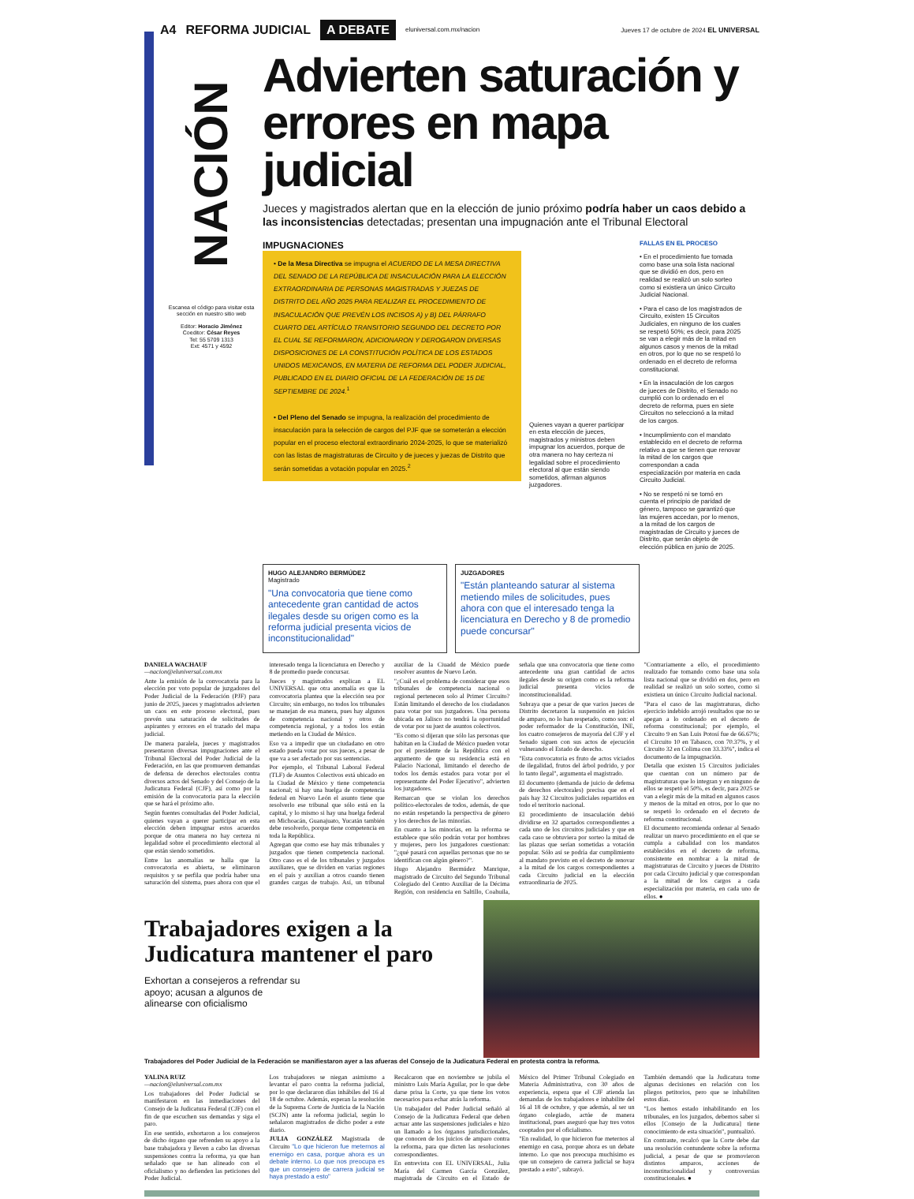A4 REFORMA JUDICIAL A DEBATE eluniversal.com.mx/nacion Jueves 17 de octubre de 2024 EL UNIVERSAL
NACIÓN
Escanea el código para visitar esta sección en nuestro sitio web
Editor: Horacio Jiménez
Coeditor: César Reyes
Tel: 55 5709 1313
Ext: 4571 y 4592
Advierten saturación y errores en mapa judicial
Jueces y magistrados alertan que en la elección de junio próximo podría haber un caos debido a las inconsistencias detectadas; presentan una impugnación ante el Tribunal Electoral
IMPUGNACIONES
• De la Mesa Directiva se impugna el ACUERDO DE LA MESA DIRECTIVA DEL SENADO DE LA REPÚBLICA DE INSACULACIÓN PARA LA ELECCIÓN EXTRAORDINARIA DE PERSONAS MAGISTRADAS Y JUEZAS DE DISTRITO DEL AÑO 2025 PARA REALIZAR EL PROCEDIMIENTO DE INSACULACIÓN QUE PREVÉN LOS INCISOS A) y B) DEL PÁRRAFO CUARTO DEL ARTÍCULO TRANSITORIO SEGUNDO DEL DECRETO POR EL CUAL SE REFORMARON, ADICIONARON Y DEROGARON DIVERSAS DISPOSICIONES DE LA CONSTITUCIÓN POLÍTICA DE LOS ESTADOS UNIDOS MEXICANOS, EN MATERIA DE REFORMA DEL PODER JUDICIAL, PUBLICADO EN EL DIARIO OFICIAL DE LA FEDERACIÓN DE 15 DE SEPTIEMBRE DE 2024.<sup>1</sup>
• Del Pleno del Senado se impugna, la realización del procedimiento de insaculación para la selección de cargos del PJF que se someterán a elección popular en el proceso electoral extraordinario 2024-2025, lo que se materializó con las listas de magistraturas de Circuito y de jueces y juezas de Distrito que serán sometidas a votación popular en 2025.<sup>2</sup>
Quienes vayan a querer participar en esta elección de jueces, magistrados y ministros deben impugnar los acuerdos, porque de otra manera no hay certeza ni legalidad sobre el procedimiento electoral al que están siendo sometidos, afirman algunos juzgadores.
FALLAS EN EL PROCESO
• En el procedimiento fue tomada como base una sola lista nacional que se dividió en dos, pero en realidad se realizó un solo sorteo como si existiera un único Circuito Judicial Nacional.
• Para el caso de los magistrados de Circuito, existen 15 Circuitos Judiciales, en ninguno de los cuales se respetó 50%; es decir, para 2025 se van a elegir más de la mitad en algunos casos y menos de la mitad en otros, por lo que no se respetó lo ordenado en el decreto de reforma constitucional.
• En la insaculación de los cargos de jueces de Distrito, el Senado no cumplió con lo ordenado en el decreto de reforma, pues en siete Circuitos no seleccionó a la mitad de los cargos.
• Incumplimiento con el mandato establecido en el decreto de reforma relativo a que se tienen que renovar la mitad de los cargos que correspondan a cada especialización por materia en cada Circuito Judicial.
• No se respetó ni se tomó en cuenta el principio de paridad de género, tampoco se garantizó que las mujeres accedan, por lo menos, a la mitad de los cargos de magistradas de Circuito y jueces de Distrito, que serán objeto de elección pública en junio de 2025.
HUGO ALEJANDRO BERMÚDEZ
Magistrado
"Una convocatoria que tiene como antecedente gran cantidad de actos ilegales desde su origen como es la reforma judicial presenta vicios de inconstitucionalidad"
JUZGADORES
"Están planteando saturar al sistema metiendo miles de solicitudes, pues ahora con que el interesado tenga la licenciatura en Derecho y 8 de promedio puede concursar"
DANIELA WACHAUF
—nacion@eluniversal.com.mx
Ante la emisión de la convocatoria para la elección por voto popular de juzgadores del Poder Judicial de la Federación (PJF) para junio de 2025, jueces y magistrados advierten un caos en este proceso electoral, pues prevén una saturación de solicitudes de aspirantes y errores en el trazado del mapa judicial.
De manera paralela, jueces y magistrados presentaron diversas impugnaciones ante el Tribunal Electoral del Poder Judicial de la Federación, en las que promueven demandas de defensa de derechos electorales contra diversos actos del Senado y del Consejo de la Judicatura Federal (CJF), así como por la emisión de la convocatoria para la elección que se hará el próximo año.
Según fuentes consultadas del Poder Judicial, quienes vayan a querer participar en esta elección deben impugnar estos acuerdos porque de otra manera no hay certeza ni legalidad sobre el procedimiento electoral al que están siendo sometidos.
Entre las anomalías se halla que la convocatoria es abierta, se eliminaron requisitos y se perfila que podría haber una saturación del sistema, pues ahora con que el interesado tenga la licenciatura en Derecho y 8 de promedio puede concursar.
Jueces y magistrados explican a EL UNIVERSAL que otra anomalía es que la convocatoria plantea que la elección sea por Circuito; sin embargo, no todos los tribunales se manejan de esa manera, pues hay algunos de competencia nacional y otros de competencia regional, y a todos los están metiendo en la Ciudad de México.
Eso va a impedir que un ciudadano en otro estado pueda votar por sus jueces, a pesar de que va a ser afectado por sus sentencias.
Por ejemplo, el Tribunal Laboral Federal (TLF) de Asuntos Colectivos está ubicado en la Ciudad de México y tiene competencia nacional; si hay una huelga de competencia federal en Nuevo León el asunto tiene que resolverlo ese tribunal que sólo está en la capital, y lo mismo si hay una huelga federal en Michoacán, Guanajuato, Yucatán también debe resolverlo, porque tiene competencia en toda la República.
Agregan que como ese hay más tribunales y juzgados que tienen competencia nacional. Otro caso es el de los tribunales y juzgados auxiliares, que se dividen en varias regiones en el país y auxilian a otros cuando tienen grandes cargas de trabajo. Así, un tribunal auxiliar de la Ciuadd de México puede resolver asuntos de Nuevo León.
"¿Cuál es el problema de considerar que esos tribunales de competencia nacional o regional pertenecen solo al Primer Circuito? Están limitando el derecho de los ciudadanos para votar por sus juzgadores. Una persona ubicada en Jalisco no tendrá la oportunidad de votar por su juez de asuntos colectivos.
"Es como si dijeran que sólo las personas que habitan en la Ciudad de México pueden votar por el presidente de la República con el argumento de que su residencia está en Palacio Nacional, limitando el derecho de todos los demás estados para votar por el representante del Poder Ejecutivo", advierten los juzgadores.
Remarcan que se violan los derechos político-electorales de todos, además, de que no están respetando la perspectiva de género y los derechos de las minorías.
En cuanto a las minorías, en la reforma se establece que sólo podrán votar por hombres y mujeres, pero los juzgadores cuestionan: "¿qué pasará con aquellas personas que no se identifican con algún género?".
Hugo Alejandro Bermúdez Manrique, magistrado de Circuito del Segundo Tribunal Colegiado del Centro Auxiliar de la Décima Región, con residencia en Saltillo, Coahuila, señala que una convocatoria que tiene como antecedente una gran cantidad de actos ilegales desde su origen como es la reforma judicial presenta vicios de inconstitucionalidad.
Subraya que a pesar de que varios jueces de Distrito decretaron la suspensión en juicios de amparo, no lo han respetado, como son: el poder reformador de la Constitución, INE, los cuatro consejeros de mayoría del CJF y el Senado siguen con sus actos de ejecución vulnerando el Estado de derecho.
"Esta convocatoria es fruto de actos viciados de ilegalidad, frutos del árbol podrido, y por lo tanto ilegal", argumenta el magistrado.
El documento (demanda de juicio de defensa de derechos electorales) precisa que en el país hay 32 Circuitos judiciales repartidos en todo el territorio nacional.
El procedimiento de insaculación debió dividirse en 32 apartados correspondientes a cada uno de los circuitos judiciales y que en cada caso se obtuviera por sorteo la mitad de las plazas que serían sometidas a votación popular. Sólo así se podría dar cumplimiento al mandato previsto en el decreto de renovar a la mitad de los cargos correspondientes a cada Circuito judicial en la elección extraordinaria de 2025.
"Contrariamente a ello, el procedimiento realizado fue tomando como base una sola lista nacional que se dividió en dos, pero en realidad se realizó un solo sorteo, como si existiera un único Circuito Judicial nacional.
"Para el caso de las magistraturas, dicho ejercicio indebido arrojó resultados que no se apegan a lo ordenado en el decreto de reforma constitucional; por ejemplo, el Circuito 9 en San Luis Potosí fue de 66.67%; el Circuito 10 en Tabasco, con 70.37%, y el Circuito 32 en Colima con 33.33%", indica el documento de la impugnación.
Detalla que existen 15 Circuitos judiciales que cuentan con un número par de magistraturas que lo integran y en ninguno de ellos se respetó el 50%, es decir, para 2025 se van a elegir más de la mitad en algunos casos y menos de la mitad en otros, por lo que no se respetó lo ordenado en el decreto de reforma constitucional.
El documento recomienda ordenar al Senado realizar un nuevo procedimiento en el que se cumpla a cabalidad con los mandatos establecidos en el decreto de reforma, consistente en nombrar a la mitad de magistraturas de Circuito y jueces de Distrito por cada Circuito judicial y que correspondan a la mitad de los cargos a cada especialización por materia, en cada uno de ellos. ●
Trabajadores exigen a la Judicatura mantener el paro
Exhortan a consejeros a refrendar su apoyo; acusan a algunos de alinearse con oficialismo
Trabajadores del Poder Judicial de la Federación se manifiestaron ayer a las afueras del Consejo de la Judicatura Federal en protesta contra la reforma.
YALINA RUIZ
—nacion@eluniversal.com.mx
Los trabajadores del Poder Judicial se manifestaron en las inmediaciones del Consejo de la Judicatura Federal (CJF) con el fin de que escuchen sus demandas y siga el paro.
En ese sentido, exhortaron a los consejeros de dicho órgano que refrenden su apoyo a la base trabajadora y lleven a cabo las diversas suspensiones contra la reforma, ya que han señalado que se han alineado con el oficialismo y no defienden las peticiones del Poder Judicial.
Los trabajadores se niegan asimismo a levantar el paro contra la reforma judicial, por lo que declararon días inhábiles del 16 al 18 de octubre. Además, esperan la resolución de la Suprema Corte de Justicia de la Nación (SCJN) ante la reforma judicial, según lo señalaron magistrados de dicho poder a este diario.
JULIA GONZÁLEZ Magistrada de Circuito "Lo que hicieron fue meternos al enemigo en casa, porque ahora es un debate interno. Lo que nos preocupa es que un consejero de carrera judicial se haya prestado a esto"
Recalcaron que en noviembre se jubila el ministro Luis María Aguilar, por lo que debe darse prisa la Corte, ya que tiene los votos necesarios para echar atrás la reforma.
Un trabajador del Poder Judicial señaló al Consejo de la Judicatura Federal que deben actuar ante las suspensiones judiciales e hizo un llamado a los órganos jurisdiccionales, que conocen de los juicios de amparo contra la reforma, para que dicten las resoluciones correspondientes.
En entrevista con EL UNIVERSAL, Julia María del Carmen García González, magistrada de Circuito en el Estado de México del Primer Tribunal Colegiado en Materia Administrativa, con 30 años de experiencia, espera que el CJF atienda las demandas de los trabajadores e inhabilite del 16 al 18 de octubre, y que además, al ser un órgano colegiado, actúe de manera institucional, pues aseguró que hay tres votos cooptados por el oficialismo.
"En realidad, lo que hicieron fue meternos al enemigo en casa, porque ahora es un debate interno. Lo que nos preocupa muchísimo es que un consejero de carrera judicial se haya prestado a esto", subrayó.
También demandó que la Judicatura tome algunas decisiones en relación con los pliegos petitorios, pero que se inhabiliten estos días.
"Los hemos estado inhabilitando en los tribunales, en los juzgados, debemos saber si ellos [Consejo de la Judicatura] tiene conocimiento de esta situación", puntualizó.
En contraste, recalcó que la Corte debe dar una resolución contundente sobre la reforma judicial, a pesar de que se promovieron distintos amparos, acciones de inconstitucionalidad y controversias constitucionales. ●